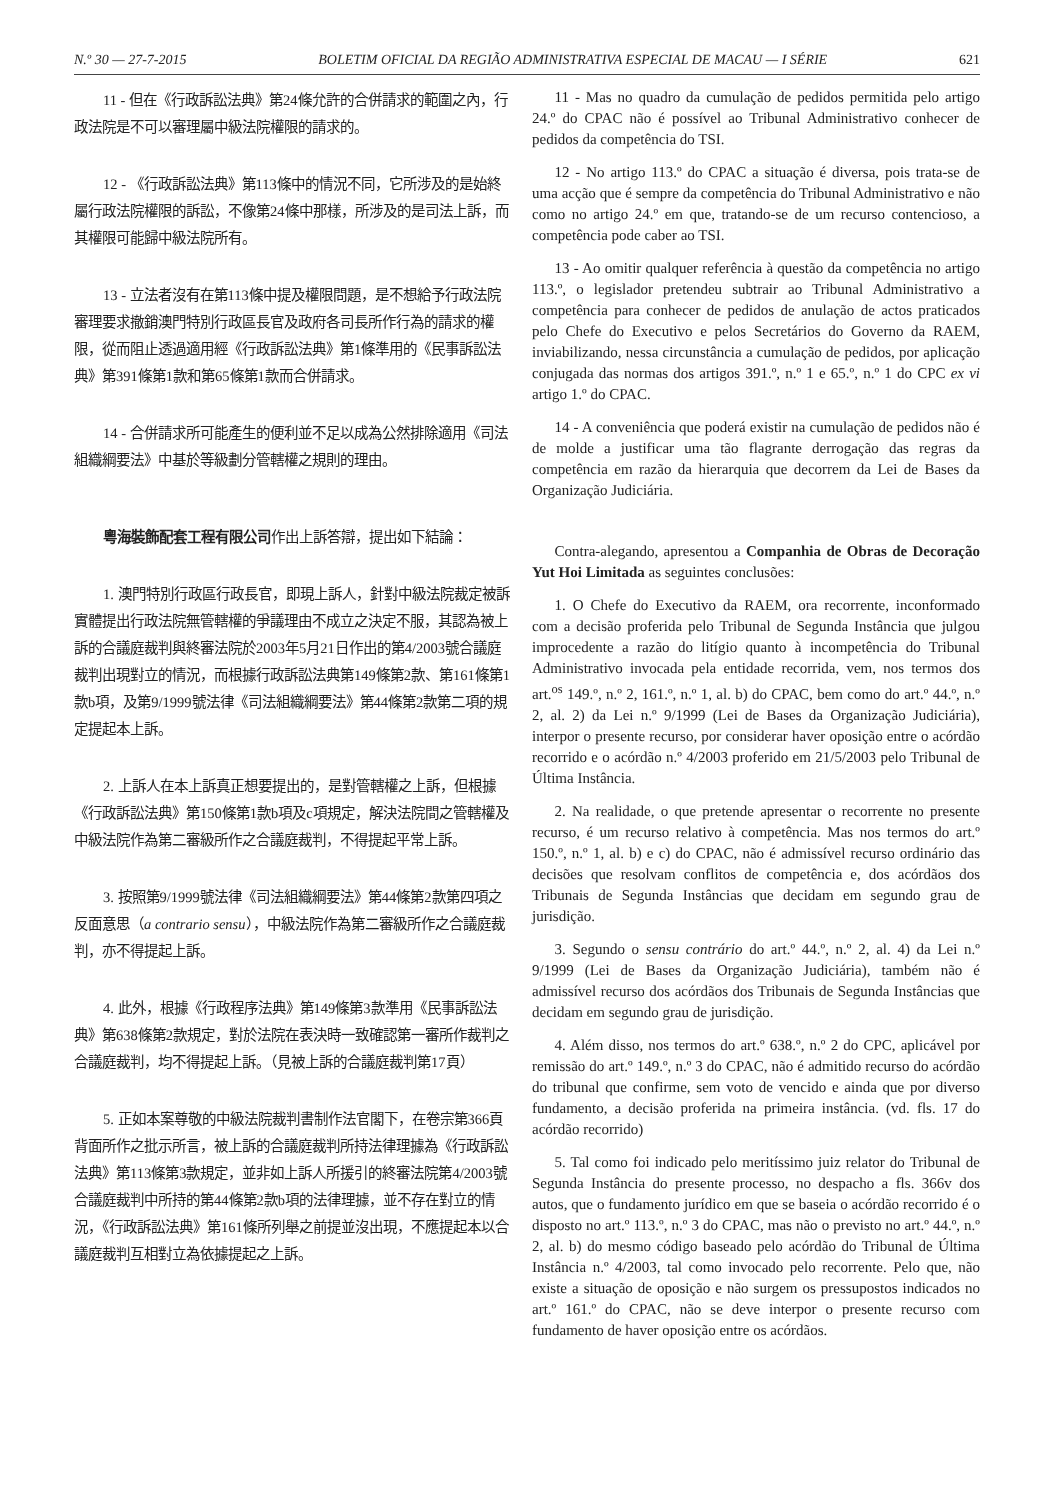N.º 30 — 27-7-2015 BOLETIM OFICIAL DA REGIÃO ADMINISTRATIVA ESPECIAL DE MACAU — I SÉRIE 621
11 - 但在《行政訴訟法典》第24條允許的合併請求的範圍之內，行政法院是不可以審理屬中級法院權限的請求的。
12 - 《行政訴訟法典》第113條中的情況不同，它所涉及的是始終屬行政法院權限的訴訟，不像第24條中那樣，所涉及的是司法上訴，而其權限可能歸中級法院所有。
13 - 立法者沒有在第113條中提及權限問題，是不想給予行政法院審理要求撤銷澳門特別行政區長官及政府各司長所作行為的請求的權限，從而阻止透過適用經《行政訴訟法典》第1條準用的《民事訴訟法典》第391條第1款和第65條第1款而合併請求。
14 - 合併請求所可能產生的便利並不足以成為公然排除適用《司法組織綱要法》中基於等級劃分管轄權之規則的理由。
粵海裝飾配套工程有限公司作出上訴答辯，提出如下結論：
1. 澳門特別行政區行政長官，即現上訴人，針對中級法院裁定被訴實體提出行政法院無管轄權的爭議理由不成立之決定不服，其認為被上訴的合議庭裁判與終審法院於2003年5月21日作出的第4/2003號合議庭裁判出現對立的情況，而根據行政訴訟法典第149條第2款、第161條第1款b項，及第9/1999號法律《司法組織綱要法》第44條第2款第二項的規定提起本上訴。
2. 上訴人在本上訴真正想要提出的，是對管轄權之上訴，但根據《行政訴訟法典》第150條第1款b項及c項規定，解決法院間之管轄權及中級法院作為第二審級所作之合議庭裁判，不得提起平常上訴。
3. 按照第9/1999號法律《司法組織綱要法》第44條第2款第四項之反面意思（a contrario sensu），中級法院作為第二審級所作之合議庭裁判，亦不得提起上訴。
4. 此外，根據《行政程序法典》第149條第3款準用《民事訴訟法典》第638條第2款規定，對於法院在表決時一致確認第一審所作裁判之合議庭裁判，均不得提起上訴。（見被上訴的合議庭裁判第17頁）
5. 正如本案尊敬的中級法院裁判書制作法官閣下，在卷宗第366頁背面所作之批示所言，被上訴的合議庭裁判所持法律理據為《行政訴訟法典》第113條第3款規定，並非如上訴人所援引的終審法院第4/2003號合議庭裁判中所持的第44條第2款b項的法律理據，並不存在對立的情況，《行政訴訟法典》第161條所列舉之前提並沒出現，不應提起本以合議庭裁判互相對立為依據提起之上訴。
11 - Mas no quadro da cumulação de pedidos permitida pelo artigo 24.º do CPAC não é possível ao Tribunal Administrativo conhecer de pedidos da competência do TSI.
12 - No artigo 113.º do CPAC a situação é diversa, pois trata-se de uma acção que é sempre da competência do Tribunal Administrativo e não como no artigo 24.º em que, tratando-se de um recurso contencioso, a competência pode caber ao TSI.
13 - Ao omitir qualquer referência à questão da competência no artigo 113.º, o legislador pretendeu subtrair ao Tribunal Administrativo a competência para conhecer de pedidos de anulação de actos praticados pelo Chefe do Executivo e pelos Secretários do Governo da RAEM, inviabilizando, nessa circunstância a cumulação de pedidos, por aplicação conjugada das normas dos artigos 391.º, n.º 1 e 65.º, n.º 1 do CPC ex vi artigo 1.º do CPAC.
14 - A conveniência que poderá existir na cumulação de pedidos não é de molde a justificar uma tão flagrante derrogação das regras da competência em razão da hierarquia que decorrem da Lei de Bases da Organização Judiciária.
Contra-alegando, apresentou a Companhia de Obras de Decoração Yut Hoi Limitada as seguintes conclusões:
1. O Chefe do Executivo da RAEM, ora recorrente, inconformado com a decisão proferida pelo Tribunal de Segunda Instância que julgou improcedente a razão do litígio quanto à incompetência do Tribunal Administrativo invocada pela entidade recorrida, vem, nos termos dos art.<sup>os</sup> 149.º, n.º 2, 161.º, n.º 1, al. b) do CPAC, bem como do art.º 44.º, n.º 2, al. 2) da Lei n.º 9/1999 (Lei de Bases da Organização Judiciária), interpor o presente recurso, por considerar haver oposição entre o acórdão recorrido e o acórdão n.º 4/2003 proferido em 21/5/2003 pelo Tribunal de Última Instância.
2. Na realidade, o que pretende apresentar o recorrente no presente recurso, é um recurso relativo à competência. Mas nos termos do art.º 150.º, n.º 1, al. b) e c) do CPAC, não é admissível recurso ordinário das decisões que resolvam conflitos de competência e, dos acórdãos dos Tribunais de Segunda Instâncias que decidam em segundo grau de jurisdição.
3. Segundo o sensu contrário do art.º 44.º, n.º 2, al. 4) da Lei n.º 9/1999 (Lei de Bases da Organização Judiciária), também não é admissível recurso dos acórdãos dos Tribunais de Segunda Instâncias que decidam em segundo grau de jurisdição.
4. Além disso, nos termos do art.º 638.º, n.º 2 do CPC, aplicável por remissão do art.º 149.º, n.º 3 do CPAC, não é admitido recurso do acórdão do tribunal que confirme, sem voto de vencido e ainda que por diverso fundamento, a decisão proferida na primeira instância. (vd. fls. 17 do acórdão recorrido)
5. Tal como foi indicado pelo meritíssimo juiz relator do Tribunal de Segunda Instância do presente processo, no despacho a fls. 366v dos autos, que o fundamento jurídico em que se baseia o acórdão recorrido é o disposto no art.º 113.º, n.º 3 do CPAC, mas não o previsto no art.º 44.º, n.º 2, al. b) do mesmo código baseado pelo acórdão do Tribunal de Última Instância n.º 4/2003, tal como invocado pelo recorrente. Pelo que, não existe a situação de oposição e não surgem os pressupostos indicados no art.º 161.º do CPAC, não se deve interpor o presente recurso com fundamento de haver oposição entre os acórdãos.